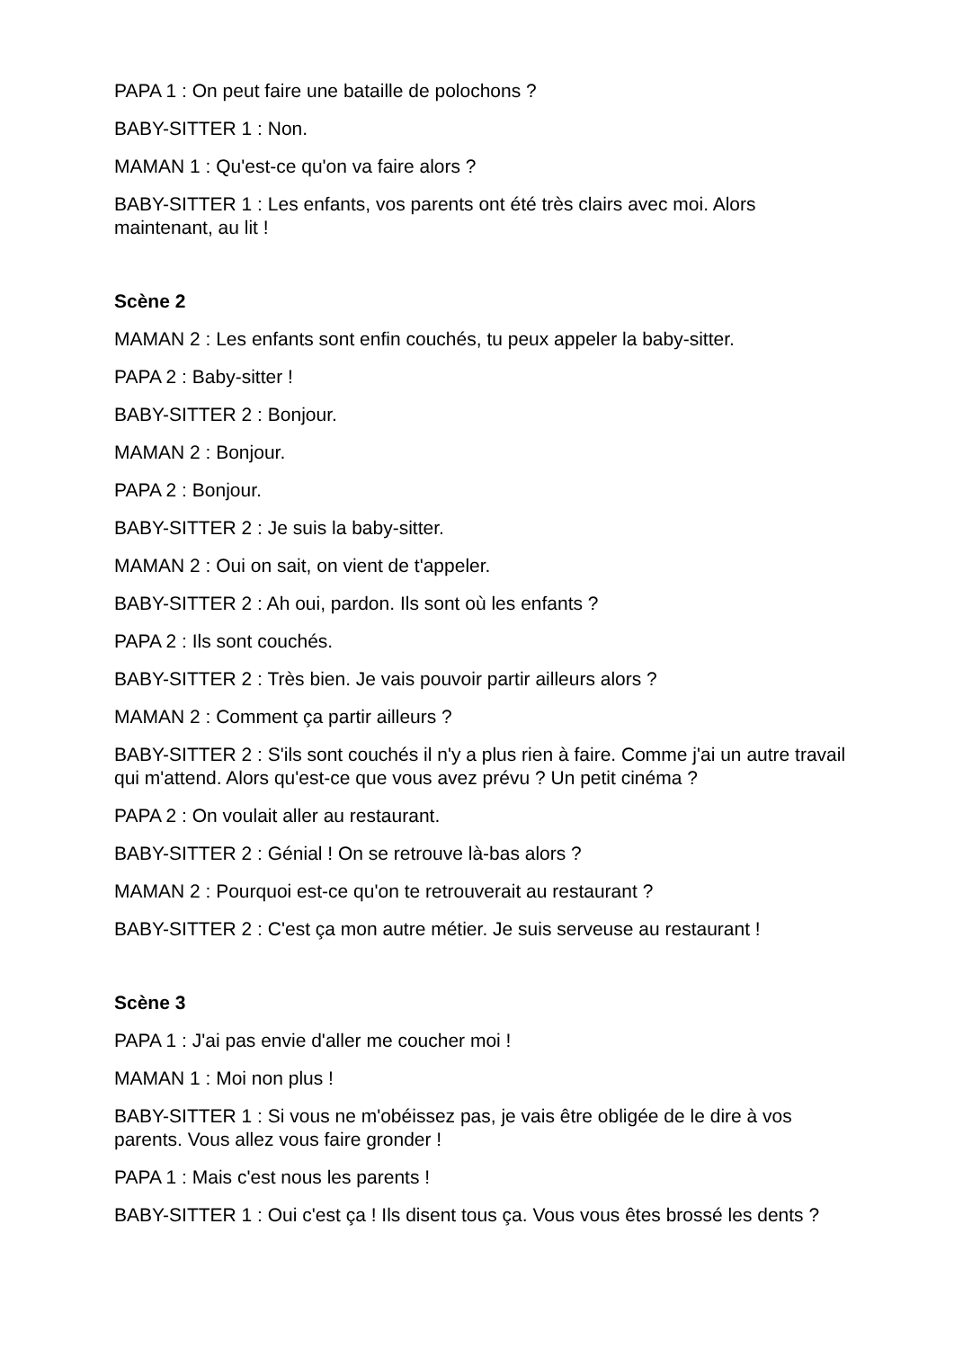PAPA 1 : On peut faire une bataille de polochons ?
BABY-SITTER 1 : Non.
MAMAN 1 : Qu'est-ce qu'on va faire alors ?
BABY-SITTER 1 : Les enfants, vos parents ont été très clairs avec moi. Alors maintenant, au lit !
Scène 2
MAMAN 2 : Les enfants sont enfin couchés, tu peux appeler la baby-sitter.
PAPA 2 : Baby-sitter !
BABY-SITTER 2 : Bonjour.
MAMAN 2 : Bonjour.
PAPA 2 : Bonjour.
BABY-SITTER 2 : Je suis la baby-sitter.
MAMAN 2 : Oui on sait, on vient de t'appeler.
BABY-SITTER 2 : Ah oui, pardon. Ils sont où les enfants ?
PAPA 2 : Ils sont couchés.
BABY-SITTER 2 : Très bien. Je vais pouvoir partir ailleurs alors ?
MAMAN 2 : Comment ça partir ailleurs ?
BABY-SITTER 2 : S'ils sont couchés il n'y a plus rien à faire. Comme j'ai un autre travail qui m'attend. Alors qu'est-ce que vous avez prévu ? Un petit cinéma ?
PAPA 2 : On voulait aller au restaurant.
BABY-SITTER 2 : Génial ! On se retrouve là-bas alors ?
MAMAN 2 : Pourquoi est-ce qu'on te retrouverait au restaurant ?
BABY-SITTER 2 : C'est ça mon autre métier. Je suis serveuse au restaurant !
Scène 3
PAPA 1 : J'ai pas envie d'aller me coucher moi !
MAMAN 1 : Moi non plus !
BABY-SITTER 1 : Si vous ne m'obéissez pas, je vais être obligée de le dire à vos parents. Vous allez vous faire gronder !
PAPA 1 : Mais c'est nous les parents !
BABY-SITTER 1 : Oui c'est ça ! Ils disent tous ça. Vous vous êtes brossé les dents ?